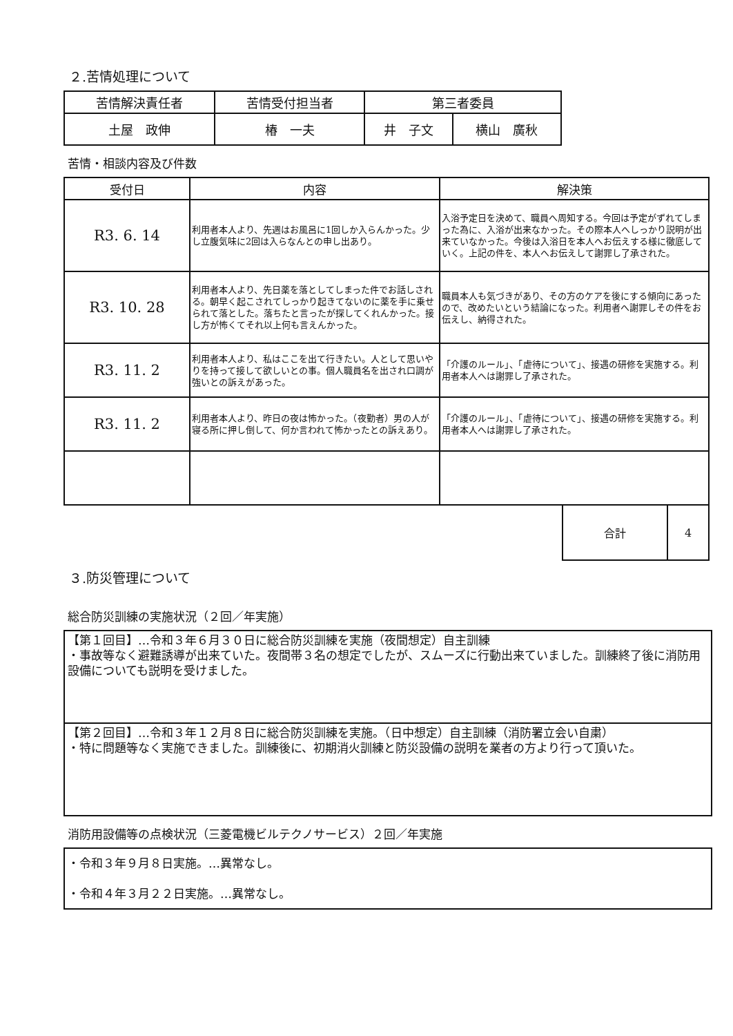２.苦情処理について
| 苦情解決責任者 | 苦情受付担当者 | 第三者委員 | |
| --- | --- | --- | --- |
| 土屋 政伸 | 椿 一夫 | 井 子文 | 横山 廣秋 |
苦情・相談内容及び件数
| 受付日 | 内容 | 解決策 |
| --- | --- | --- |
| R3. 6. 14 | 利用者本人より、先週はお風呂に1回しか入らんかった。少し立腹気味に2回は入らなんとの申し出あり。 | 入浴予定日を決めて、職員へ周知する。今回は予定がずれてしまった為に、入浴が出来なかった。その際本人へしっかり説明が出来ていなかった。今後は入浴日を本人へお伝えする様に徹底していく。上記の件を、本人へお伝えして謝罪し了承された。 |
| R3. 10. 28 | 利用者本人より、先日薬を落としてしまった件でお話しされる。朝早く起こされてしっかり起きてないのに薬を手に乗せられて落とした。落ちたと言ったが探してくれんかった。接し方が怖くてそれ以上何も言えんかった。 | 職員本人も気づきがあり、その方のケアを後にする傾向にあったので、改めたいという結論になった。利用者へ謝罪しその件をお伝えし、納得された。 |
| R3. 11. 2 | 利用者本人より、私はここを出て行きたい。人として思いやりを持って接して欲しいとの事。個人職員名を出され口調が強いとの訴えがあった。 | 「介護のルール」、「虐待について」、接遇の研修を実施する。利用者本人へは謝罪し了承された。 |
| R3. 11. 2 | 利用者本人より、昨日の夜は怖かった。（夜勤者）男の人が寝る所に押し倒して、何か言われて怖かったとの訴えあり。 | 「介護のルール」、「虐待について」、接遇の研修を実施する。利用者本人へは謝罪し了承された。 |
| 合計 | 4 |
３.防災管理について
総合防災訓練の実施状況（２回／年実施）
【第１回目】…令和３年６月３０日に総合防災訓練を実施（夜間想定）自主訓練
・事故等なく避難誘導が出来ていた。夜間帯３名の想定でしたが、スムーズに行動出来ていました。訓練終了後に消防用設備についても説明を受けました。
【第２回目】…令和３年１２月８日に総合防災訓練を実施。（日中想定）自主訓練（消防署立会い自粛）
・特に問題等なく実施できました。訓練後に、初期消火訓練と防災設備の説明を業者の方より行って頂いた。
消防用設備等の点検状況（三菱電機ビルテクノサービス）２回／年実施
・令和３年９月８日実施。…異常なし。
・令和４年３月２２日実施。…異常なし。